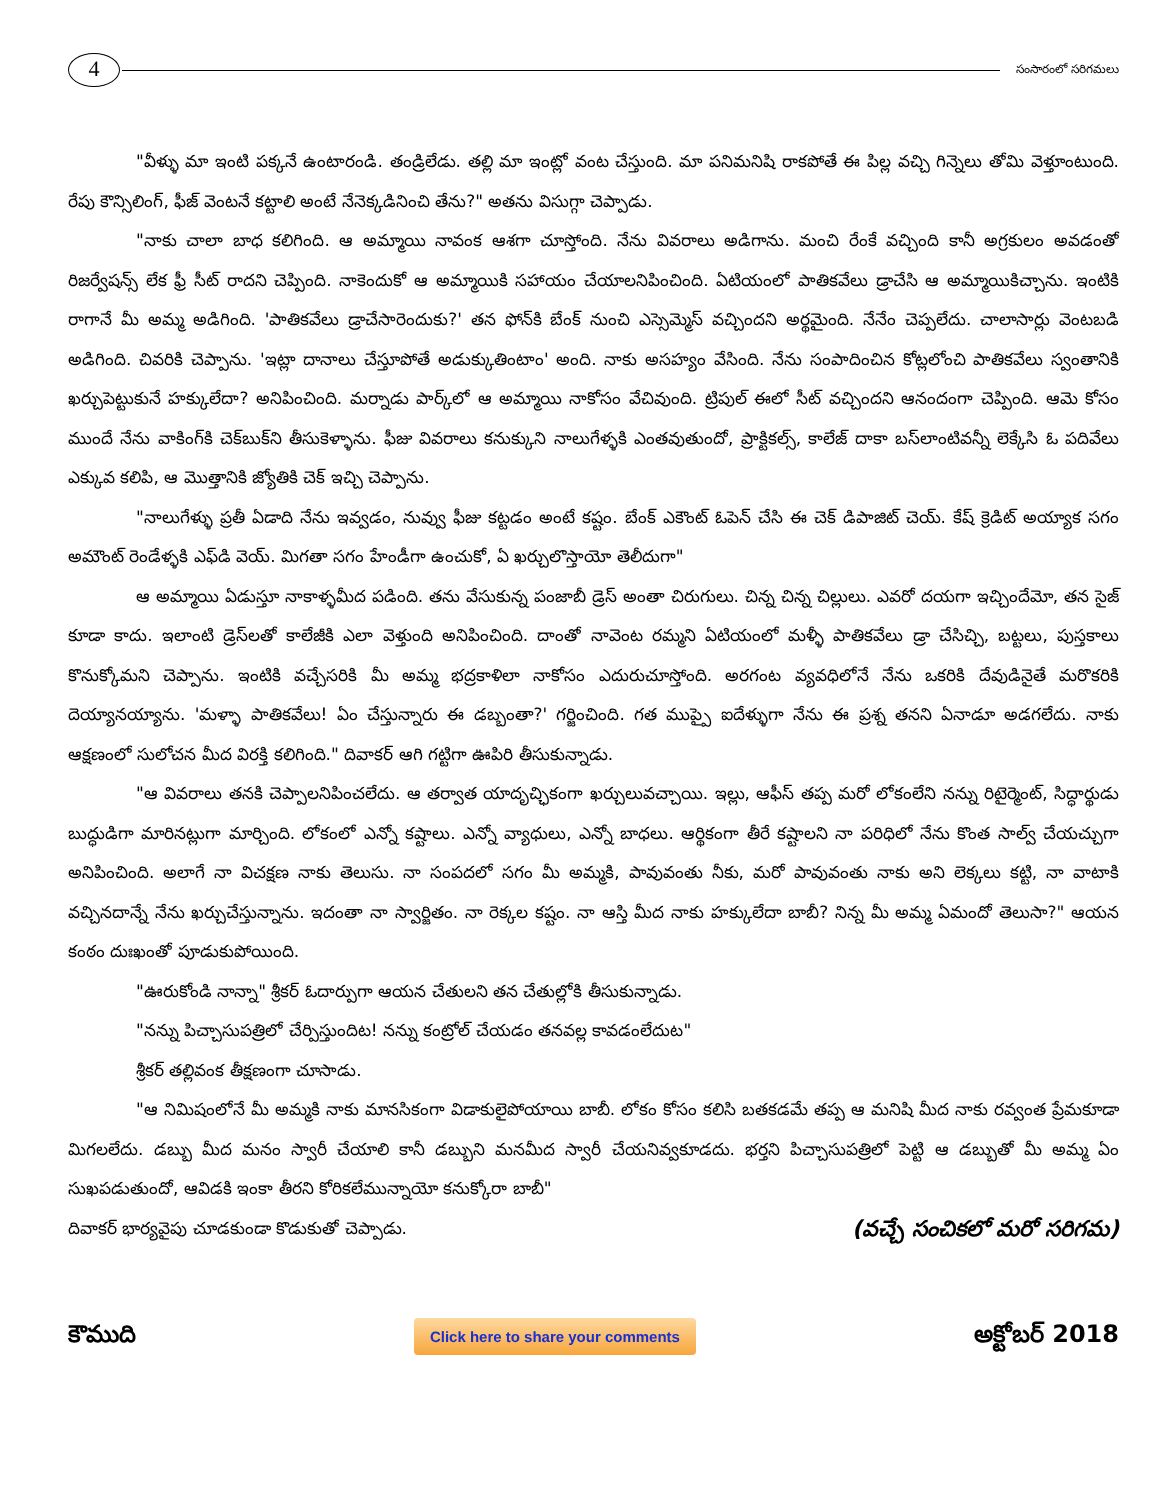4
సంసారంలో సరిగమలు
"వీళ్ళు మా ఇంటి పక్కనే ఉంటారండి. తండ్రిలేడు. తల్లి మా ఇంట్లో వంట చేస్తుంది. మా పనిమనిషి రాకపోతే ఈ పిల్ల వచ్చి గిన్నెలు తోమి వెళ్తూంటుంది. రేపు కౌన్సిలింగ్, ఫీజ్ వెంటనే కట్టాలి అంటే నేనెక్కడినించి తేను?" అతను విసుగ్గా చెప్పాడు.
"నాకు చాలా బాధ కలిగింది. ఆ అమ్మాయి నావంక ఆశగా చూస్తోంది. నేను వివరాలు అడిగాను. మంచి రేంకే వచ్చింది కానీ అగ్రకులం అవడంతో రిజర్వేషన్స్ లేక ఫ్రీ సీట్ రాదని చెప్పింది. నాకెందుకో ఆ అమ్మాయికి సహాయం చేయాలనిపించింది. ఏటియంలో పాతికవేలు డ్రాచేసి ఆ అమ్మాయికిచ్చాను. ఇంటికి రాగానే మీ అమ్మ అడిగింది. 'పాతికవేలు డ్రాచేసారెందుకు?' తన ఫోన్‌కి బేంక్ నుంచి ఎస్సెమ్మెస్ వచ్చిందని అర్థమైంది. నేనేం చెప్పలేదు. చాలాసార్లు వెంటబడి అడిగింది. చివరికి చెప్పాను. 'ఇట్లా దానాలు చేస్తూపోతే అడుక్కుతింటాం' అంది. నాకు అసహ్యం వేసింది. నేను సంపాదించిన కోట్లలోంచి పాతికవేలు స్వంతానికి ఖర్చుపెట్టుకునే హక్కులేదా? అనిపించింది. మర్నాడు పార్క్‌లో ఆ అమ్మాయి నాకోసం వేచివుంది. ట్రిపుల్ ఈలో సీట్ వచ్చిందని ఆనందంగా చెప్పింది. ఆమె కోసం ముందే నేను వాకింగ్‌కి చెక్‌బుక్‌ని తీసుకెళ్ళాను. ఫీజు వివరాలు కనుక్కుని నాలుగేళ్ళకి ఎంతవుతుందో, ప్రాక్టికల్స్, కాలేజ్ దాకా బస్‌లాంటివన్నీ లెక్కేసి ఓ పదివేలు ఎక్కువ కలిపి, ఆ మొత్తానికి జ్యోతికి చెక్ ఇచ్చి చెప్పాను.
"నాలుగేళ్ళు ప్రతీ ఏడాది నేను ఇవ్వడం, నువ్వు ఫీజు కట్టడం అంటే కష్టం. బేంక్ ఎకౌంట్ ఓపెన్ చేసి ఈ చెక్ డిపాజిట్ చెయ్. కేష్ క్రెడిట్ అయ్యాక సగం అమౌంట్ రెండేళ్ళకి ఎఫ్‌డి వెయ్. మిగతా సగం హేండీగా ఉంచుకో, ఏ ఖర్చులొస్తాయో తెలీదుగా"
ఆ అమ్మాయి ఏడుస్తూ నాకాళ్ళమీద పడింది. తను వేసుకున్న పంజాబీ డ్రెస్ అంతా చిరుగులు. చిన్న చిన్న చిల్లులు. ఎవరో దయగా ఇచ్చిందేమో, తన సైజ్ కూడా కాదు. ఇలాంటి డ్రెస్‌లతో కాలేజీకి ఎలా వెళ్తుంది అనిపించింది. దాంతో నావెంట రమ్మని ఏటియంలో మళ్ళీ పాతికవేలు డ్రా చేసిచ్చి, బట్టలు, పుస్తకాలు కొనుక్కోమని చెప్పాను. ఇంటికి వచ్చేసరికి మీ అమ్మ భద్రకాళిలా నాకోసం ఎదురుచూస్తోంది. అరగంట వ్యవధిలోనే నేను ఒకరికి దేవుడినైతే మరొకరికి దెయ్యానయ్యాను. 'మళ్ళా పాతికవేలు! ఏం చేస్తున్నారు ఈ డబ్బంతా?' గర్జించింది. గత ముప్పై ఐదేళ్ళుగా నేను ఈ ప్రశ్న తనని ఏనాడూ అడగలేదు. నాకు ఆక్షణంలో సులోచన మీద విరక్తి కలిగింది." దివాకర్ ఆగి గట్టిగా ఊపిరి తీసుకున్నాడు.
"ఆ వివరాలు తనకి చెప్పాలనిపించలేదు. ఆ తర్వాత యాదృచ్ఛికంగా ఖర్చులువచ్చాయి. ఇల్లు, ఆఫీస్ తప్ప మరో లోకంలేని నన్ను రిటైర్మెంట్, సిద్ధార్థుడు బుద్ధుడిగా మారినట్లుగా మార్చింది. లోకంలో ఎన్నో కష్టాలు. ఎన్నో వ్యాధులు, ఎన్నో బాధలు. ఆర్థికంగా తీరే కష్టాలని నా పరిధిలో నేను కొంత సాల్వ్ చేయచ్చుగా అనిపించింది. అలాగే నా విచక్షణ నాకు తెలుసు. నా సంపదలో సగం మీ అమ్మకి, పావువంతు నీకు, మరో పావువంతు నాకు అని లెక్కలు కట్టి, నా వాటాకి వచ్చినదాన్నే నేను ఖర్చుచేస్తున్నాను. ఇదంతా నా స్వార్జితం. నా రెక్కల కష్టం. నా ఆస్తి మీద నాకు హక్కులేదా బాబీ? నిన్న మీ అమ్మ ఏమందో తెలుసా?" ఆయన కంఠం దుఃఖంతో పూడుకుపోయింది.
"ఊరుకోండి నాన్నా" శ్రీకర్ ఓదార్పుగా ఆయన చేతులని తన చేతుల్లోకి తీసుకున్నాడు.
"నన్ను పిచ్చాసుపత్రిలో చేర్పిస్తుందిట! నన్ను కంట్రోల్ చేయడం తనవల్ల కావడంలేదుట"
శ్రీకర్ తల్లివంక తీక్షణంగా చూసాడు.
"ఆ నిమిషంలోనే మీ అమ్మకి నాకు మానసికంగా విడాకులైపోయాయి బాబీ. లోకం కోసం కలిసి బతకడమే తప్ప ఆ మనిషి మీద నాకు రవ్వంత ప్రేమకూడా మిగలలేదు. డబ్బు మీద మనం స్వారీ చేయాలి కానీ డబ్బుని మనమీద స్వారీ చేయనివ్వకూడదు. భర్తని పిచ్చాసుపత్రిలో పెట్టి ఆ డబ్బుతో మీ అమ్మ ఏం సుఖపడుతుందో, ఆవిడకి ఇంకా తీరని కోరికలేమున్నాయో కనుక్కోరా బాబీ"
దివాకర్ భార్యవైపు చూడకుండా కొడుకుతో చెప్పాడు. (వచ్చే సంచికలో మరో సరిగమ)
కౌముది Click here to share your comments అక్టోబర్ 2018